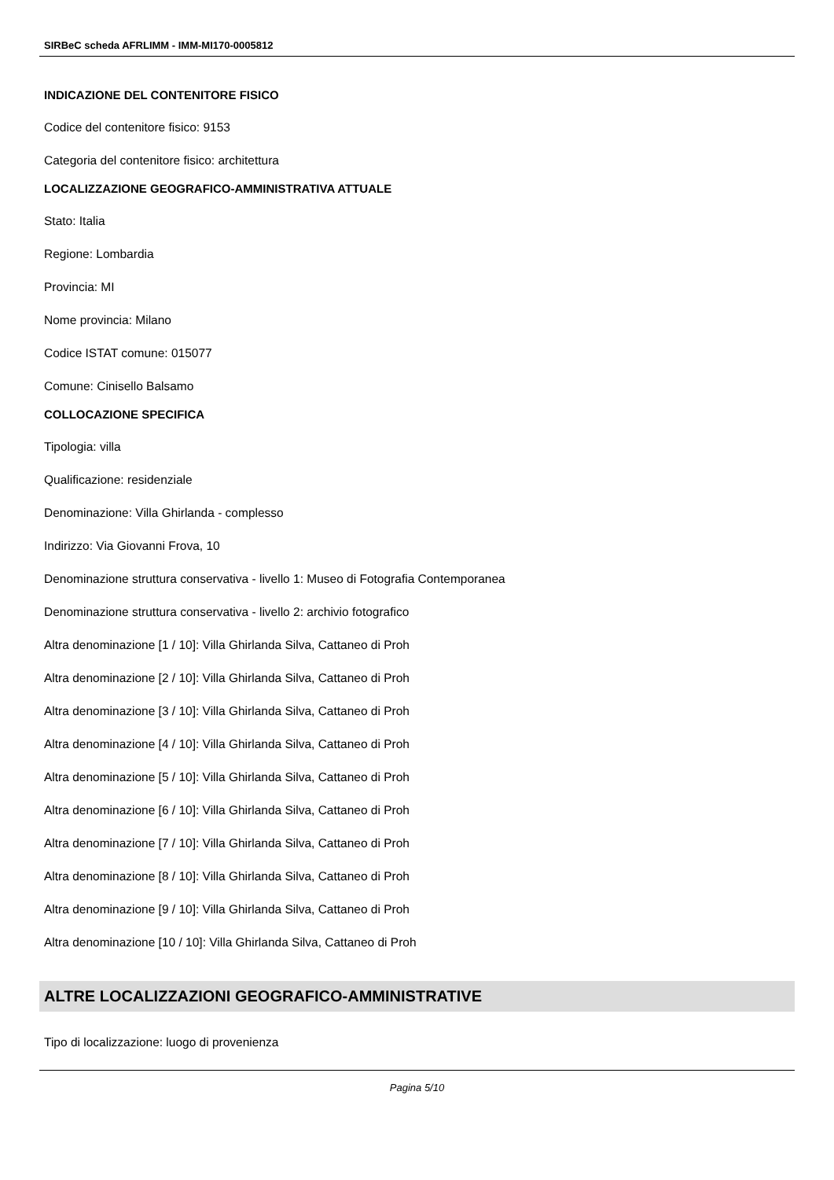SIRBeC scheda AFRLIMM - IMM-MI170-0005812
INDICAZIONE DEL CONTENITORE FISICO
Codice del contenitore fisico: 9153
Categoria del contenitore fisico: architettura
LOCALIZZAZIONE GEOGRAFICO-AMMINISTRATIVA ATTUALE
Stato: Italia
Regione: Lombardia
Provincia: MI
Nome provincia: Milano
Codice ISTAT comune: 015077
Comune: Cinisello Balsamo
COLLOCAZIONE SPECIFICA
Tipologia: villa
Qualificazione: residenziale
Denominazione: Villa Ghirlanda - complesso
Indirizzo: Via Giovanni Frova, 10
Denominazione struttura conservativa - livello 1: Museo di Fotografia Contemporanea
Denominazione struttura conservativa - livello 2: archivio fotografico
Altra denominazione [1 / 10]: Villa Ghirlanda Silva, Cattaneo di Proh
Altra denominazione [2 / 10]: Villa Ghirlanda Silva, Cattaneo di Proh
Altra denominazione [3 / 10]: Villa Ghirlanda Silva, Cattaneo di Proh
Altra denominazione [4 / 10]: Villa Ghirlanda Silva, Cattaneo di Proh
Altra denominazione [5 / 10]: Villa Ghirlanda Silva, Cattaneo di Proh
Altra denominazione [6 / 10]: Villa Ghirlanda Silva, Cattaneo di Proh
Altra denominazione [7 / 10]: Villa Ghirlanda Silva, Cattaneo di Proh
Altra denominazione [8 / 10]: Villa Ghirlanda Silva, Cattaneo di Proh
Altra denominazione [9 / 10]: Villa Ghirlanda Silva, Cattaneo di Proh
Altra denominazione [10 / 10]: Villa Ghirlanda Silva, Cattaneo di Proh
ALTRE LOCALIZZAZIONI GEOGRAFICO-AMMINISTRATIVE
Tipo di localizzazione: luogo di provenienza
Pagina 5/10